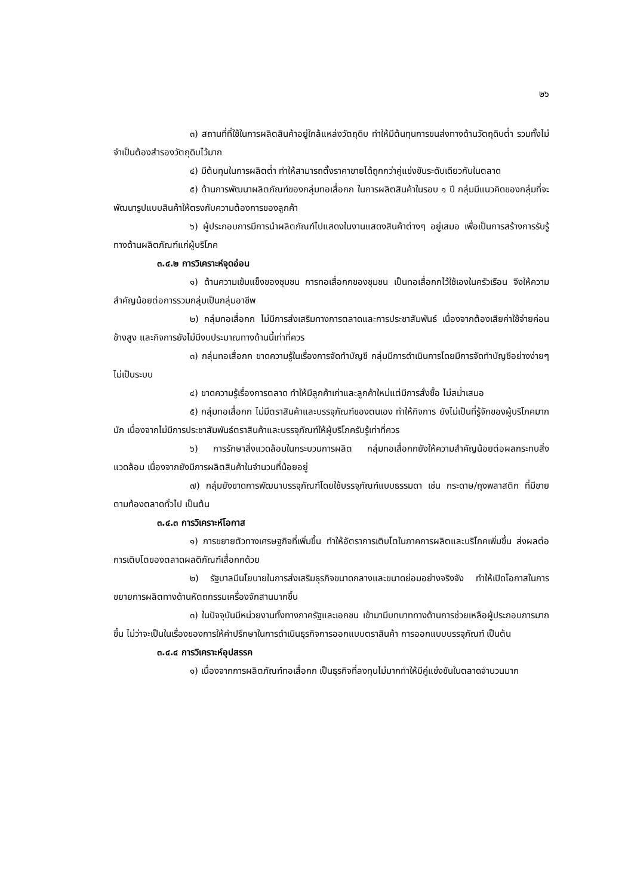๒๖
๓) สถานที่ที่ใช้ในการผลิตสินค้าอยู่ใกล้แหล่งวัตถุดิบ ทำให้มีต้นทุนการขนส่งทางด้านวัตถุดิบต่ำ รวมทั้งไม่จำเป็นต้องสำรองวัตถุดิบไว้มาก
๔) มีต้นทุนในการผลิตต่ำ ทำให้สามารถตั้งราคาขายได้ถูกกว่าคู่แข่งขันระดับเดียวกันในตลาด
๕) ด้านการพัฒนาผลิตภัณฑ์ของกลุ่มทอเสื่อกก ในการผลิตสินค้าในรอบ ๑ ปี กลุ่มมีแนวคิดของกลุ่มที่จะพัฒนารูปแบบสินค้าให้ตรงกับความต้องการของลูกค้า
๖) ผู้ประกอบการมีการนำผลิตภัณฑ์ไปแสดงในงานแสดงสินค้าต่างๆ อยู่เสมอ เพื่อเป็นการสร้างการรับรู้ทางด้านผลิตภัณฑ์แก่ผู้บริโภค
๓.๔.๒ การวิเคราะห์จุดอ่อน
๑) ด้านความเข้มแข็งของชุมชน การทอเสื่อกกของชุมชน เป็นทอเสื่อกกไว้ใช้เองในครัวเรือน จึงให้ความสำคัญน้อยต่อการรวมกลุ่มเป็นกลุ่มอาชีพ
๒) กลุ่มทอเสื่อกก ไม่มีการส่งเสริมทางการตลาดและการประชาสัมพันธ์ เนื่องจากต้องเสียค่าใช้จ่ายค่อนข้างสูง และกิจการยังไม่มีงบประมาณทางด้านนี้เท่าที่ควร
๓) กลุ่มทอเสื่อกก ขาดความรู้ในเรื่องการจัดทำบัญชี กลุ่มมีการดำเนินการโดยมีการจัดทำบัญชีอย่างง่ายๆไม่เป็นระบบ
๔) ขาดความรู้เรื่องการตลาด ทำให้มีลูกค้าเก่าและลูกค้าใหม่แต่มีการสั่งซื้อ ไม่สม่ำเสมอ
๕) กลุ่มทอเสื่อกก ไม่มีตราสินค้าและบรรจุภัณฑ์ของตนเอง ทำให้กิจการ ยังไม่เป็นที่รู้จักของผู้บริโภคมากนัก เนื่องจากไม่มีการประชาสัมพันธ์ตราสินค้าและบรรจุภัณฑ์ให้ผู้บริโภครับรู้เท่าที่ควร
๖) การรักษาสิ่งแวดล้อมในกระบวนการผลิต กลุ่มทอเสื่อกกยังให้ความสำคัญน้อยต่อผลกระทบสิ่งแวดล้อม เนื่องจากยังมีการผลิตสินค้าในจำนวนที่น้อยอยู่
๗) กลุ่มยังขาดการพัฒนาบรรจุภัณฑ์โดยใช้บรรจุภัณฑ์แบบธรรมดา เช่น กระดาษ/ถุงพลาสติก ที่มีขายตามท้องตลาดทั่วไป เป็นต้น
๓.๔.๓ การวิเคราะห์โอกาส
๑) การขยายตัวทางเศรษฐกิจที่เพิ่มขึ้น ทำให้อัตราการเติบโตในภาคการผลิตและบริโภคเพิ่มขึ้น ส่งผลต่อการเติบโตของตลาดผลติภัณฑ์เสื่อกกด้วย
๒) รัฐบาลมีนโยบายในการส่งเสริมธุรกิจขนาดกลางและขนาดย่อมอย่างจริงจัง ทำให้เปิดโอกาสในการขยายการผลิตทางด้านหัตถกรรมเครื่องจักสานมากขึ้น
๓) ในปัจจุบันมีหน่วยงานทั้งทางภาครัฐและเอกชน เข้ามามีบทบาททางด้านการช่วยเหลือผู้ประกอบการมากขึ้น ไม่ว่าจะเป็นในเรื่องของการให้คำปรึกษาในการดำเนินธุรกิจการออกแบบตราสินค้า การออกแบบบรรจุภัณฑ์ เป็นต้น
๓.๔.๔ การวิเคราะห์อุปสรรค
๑) เนื่องจากการผลิตภัณฑ์ทอเสื่อกก เป็นธุรกิจที่ลงทุนไม่มากทำให้มีคู่แข่งขันในตลาดจำนวนมาก